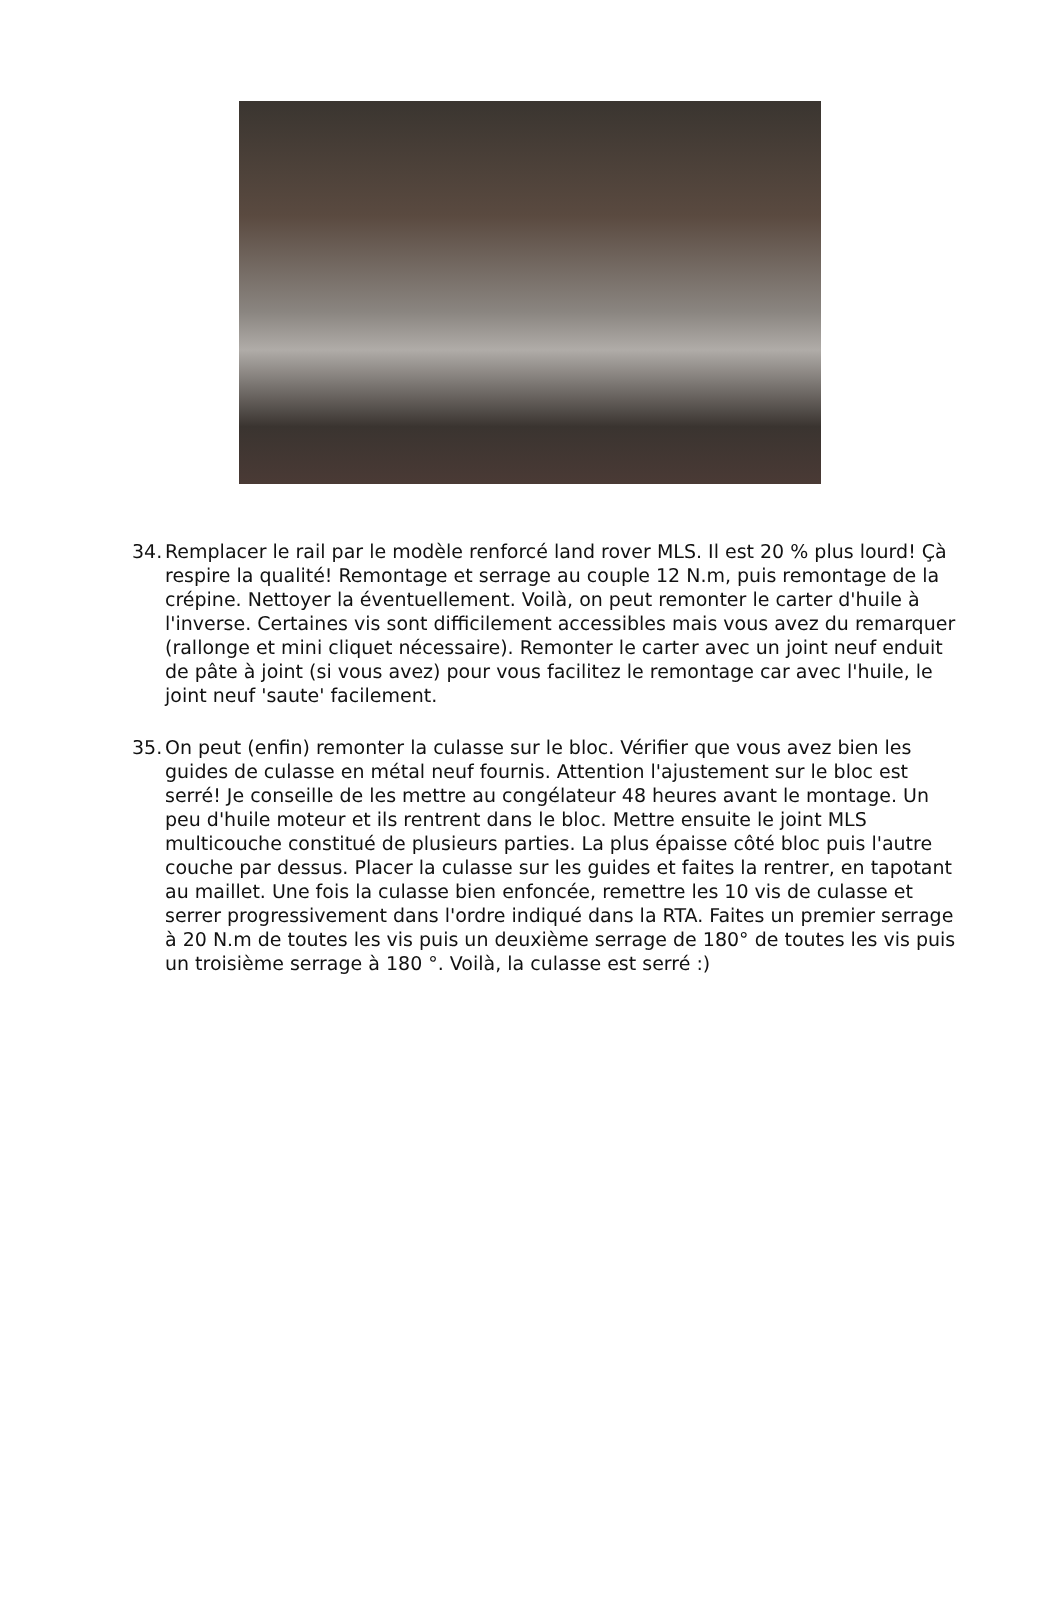34. Remplacer le rail par le modèle renforcé land rover MLS. Il est 20 % plus lourd! Çà respire la qualité! Remontage et serrage au couple 12 N.m, puis remontage de la crépine. Nettoyer la éventuellement. Voilà, on peut remonter le carter d'huile à l'inverse. Certaines vis sont difficilement accessibles mais vous avez du remarquer (rallonge et mini cliquet nécessaire). Remonter le carter avec un joint neuf enduit de pâte à joint (si vous avez) pour vous facilitez le remontage car avec l'huile, le joint neuf 'saute' facilement.
35. On peut (enfin) remonter la culasse sur le bloc. Vérifier que vous avez bien les guides de culasse en métal neuf fournis. Attention l'ajustement sur le bloc est serré! Je conseille de les mettre au congélateur 48 heures avant le montage. Un peu d'huile moteur et ils rentrent dans le bloc. Mettre ensuite le joint MLS multicouche constitué de plusieurs parties. La plus épaisse côté bloc puis l'autre couche par dessus. Placer la culasse sur les guides et faites la rentrer, en tapotant au maillet. Une fois la culasse bien enfoncée, remettre les 10 vis de culasse et serrer progressivement dans l'ordre indiqué dans la RTA. Faites un premier serrage à 20 N.m de toutes les vis puis un deuxième serrage de 180° de toutes les vis puis un troisième serrage à 180 °. Voilà, la culasse est serré :)